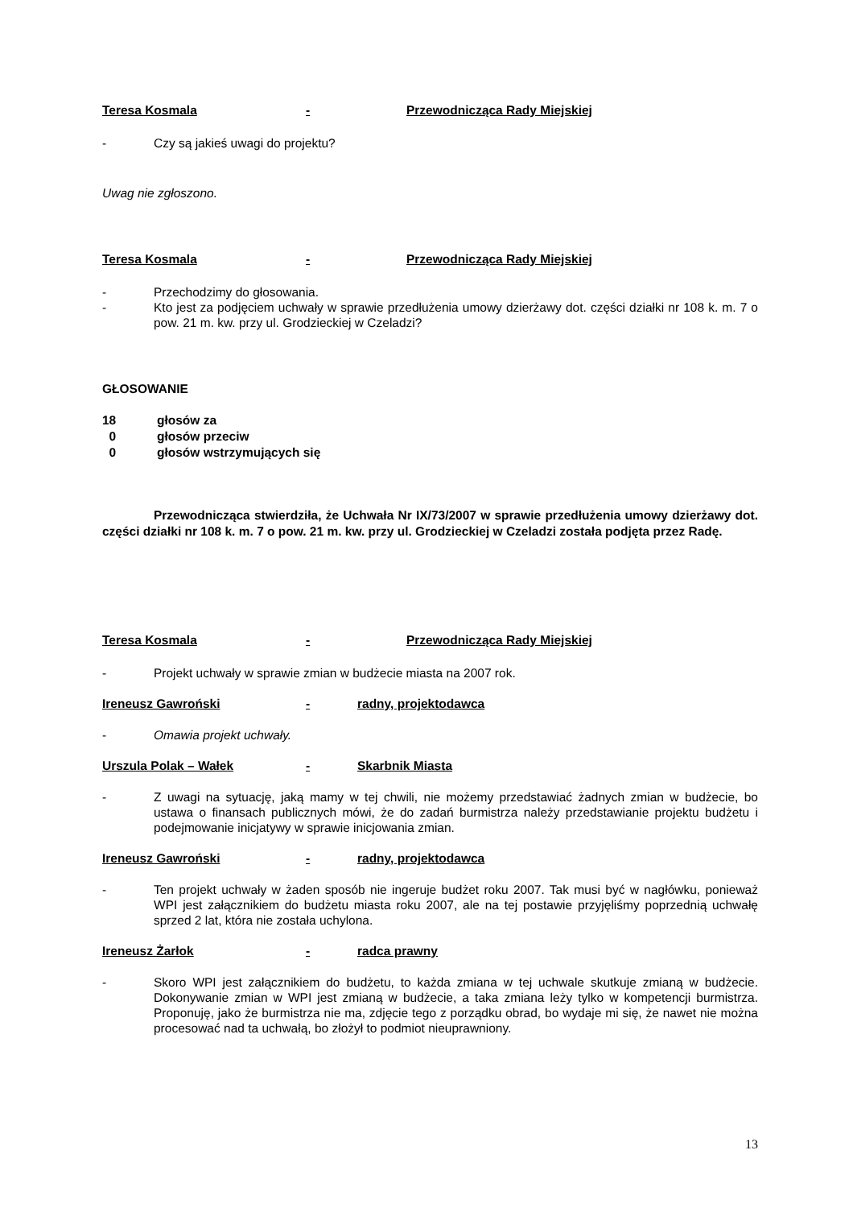Teresa Kosmala - Przewodnicząca Rady Miejskiej
- Czy są jakieś uwagi do projektu?
Uwag nie zgłoszono.
Teresa Kosmala - Przewodnicząca Rady Miejskiej
- Przechodzimy do głosowania.
- Kto jest za podjęciem uchwały w sprawie przedłużenia umowy dzierżawy dot. części działki nr 108 k. m. 7 o pow. 21 m. kw. przy ul. Grodzieckiej w Czeladzi?
GŁOSOWANIE
18 głosów za
0 głosów przeciw
0 głosów wstrzymujących się
Przewodnicząca stwierdziła, że Uchwała Nr IX/73/2007 w sprawie przedłużenia umowy dzierżawy dot. części działki nr 108 k. m. 7 o pow. 21 m. kw. przy ul. Grodzieckiej w Czeladzi została podjęta przez Radę.
Teresa Kosmala - Przewodnicząca Rady Miejskiej
- Projekt uchwały w sprawie zmian w budżecie miasta na 2007 rok.
Ireneusz Gawroński - radny, projektodawca
- Omawia projekt uchwały.
Urszula Polak – Wałek - Skarbnik Miasta
- Z uwagi na sytuację, jaką mamy w tej chwili, nie możemy przedstawiać żadnych zmian w budżecie, bo ustawa o finansach publicznych mówi, że do zadań burmistrza należy przedstawianie projektu budżetu i podejmowanie inicjatywy w sprawie inicjowania zmian.
Ireneusz Gawroński - radny, projektodawca
- Ten projekt uchwały w żaden sposób nie ingeruje budżet roku 2007. Tak musi być w nagłówku, ponieważ WPI jest załącznikiem do budżetu miasta roku 2007, ale na tej postawie przyjęliśmy poprzednią uchwałę sprzed 2 lat, która nie została uchylona.
Ireneusz Żarłok - radca prawny
- Skoro WPI jest załącznikiem do budżetu, to każda zmiana w tej uchwale skutkuje zmianą w budżecie. Dokonywanie zmian w WPI jest zmianą w budżecie, a taka zmiana leży tylko w kompetencji burmistrza. Proponuję, jako że burmistrza nie ma, zdjęcie tego z porządku obrad, bo wydaje mi się, że nawet nie można procesować nad ta uchwałą, bo złożył to podmiot nieuprawniony.
13